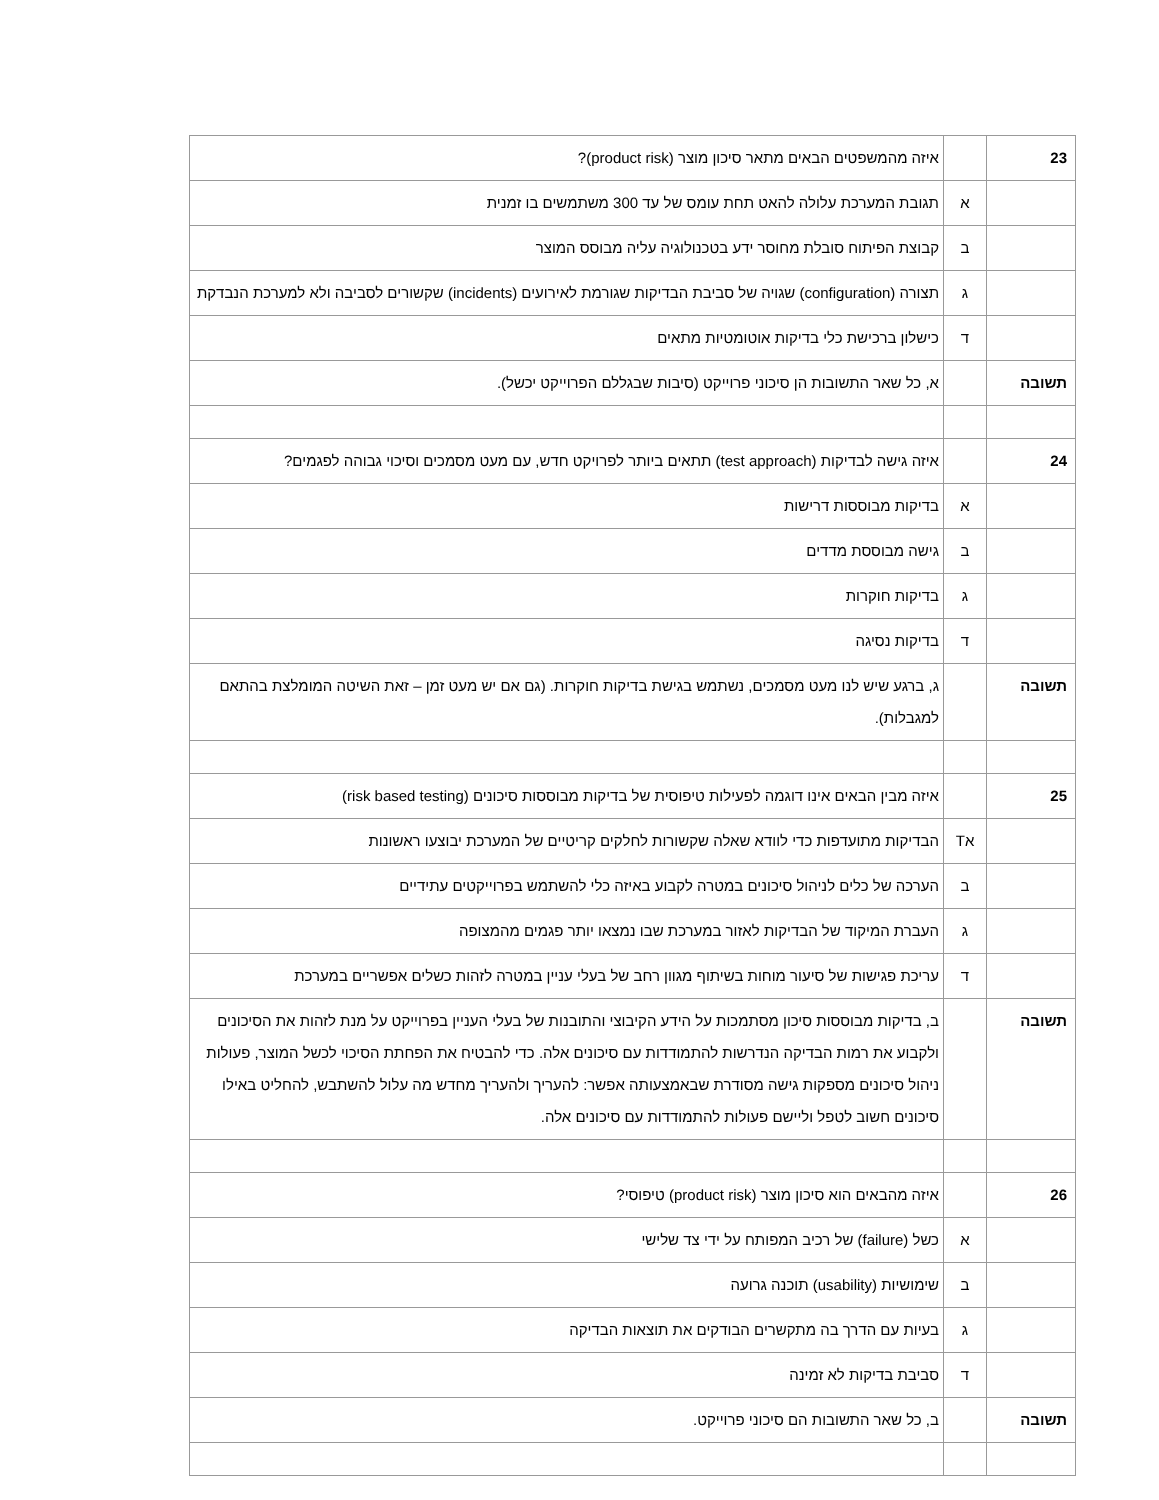| 23 | | איזה מהמשפטים הבאים מתאר סיכון מוצר (product risk)? |
| | א | תגובת המערכת עלולה להאט תחת עומס של עד 300 משתמשים בו זמנית |
| | ב | קבוצת הפיתוח סובלת מחוסר ידע בטכנולוגיה עליה מבוסס המוצר |
| | ג | תצורה (configuration) שגויה של סביבת הבדיקות שגורמת לאירועים (incidents) שקשורים לסביבה ולא למערכת הנבדקת |
| | ד | כישלון ברכישת כלי בדיקות אוטומטיות מתאים |
| תשובה | | א, כל שאר התשובות הן סיכוני פרוייקט (סיבות שבגללם הפרוייקט יכשל). |
| 24 | | איזה גישה לבדיקות (test approach) תתאים ביותר לפרויקט חדש, עם מעט מסמכים וסיכוי גבוהה לפגמים? |
| | א | בדיקות מבוססות דרישות |
| | ב | גישה מבוססת מדדים |
| | ג | בדיקות חוקרות |
| | ד | בדיקות נסיגה |
| תשובה | | ג, ברגע שיש לנו מעט מסמכים, נשתמש בגישת בדיקות חוקרות. (גם אם יש מעט זמן – זאת השיטה המומלצת בהתאם למגבלות). |
| 25 | | איזה מבין הבאים אינו דוגמה לפעילות טיפוסית של בדיקות מבוססות סיכונים (risk based testing) |
| | אT | הבדיקות מתועדפות כדי לוודא שאלה שקשורות לחלקים קריטיים של המערכת יבוצעו ראשונות |
| | ב | הערכה של כלים לניהול סיכונים במטרה לקבוע באיזה כלי להשתמש בפרוייקטים עתידיים |
| | ג | העברת המיקוד של הבדיקות לאזור במערכת שבו נמצאו יותר פגמים מהמצופה |
| | ד | עריכת פגישות של סיעור מוחות בשיתוף מגוון רחב של בעלי עניין במטרה לזהות כשלים אפשריים במערכת |
| תשובה | | ב, בדיקות מבוססות סיכון מסתמכות על הידע הקיבוצי והתובנות של בעלי העניין בפרוייקט על מנת לזהות את הסיכונים ולקבוע את רמות הבדיקה הנדרשות להתמודדות עם סיכונים אלה. כדי להבטיח את הפחתת הסיכוי לכשל המוצר, פעולות ניהול סיכונים מספקות גישה מסודרת שבאמצעותה אפשר: להעריך ולהעריך מחדש מה עלול להשתבש, להחליט באילו סיכונים חשוב לטפל וליישם פעולות להתמודדות עם סיכונים אלה. |
| 26 | | איזה מהבאים הוא סיכון מוצר (product risk) טיפוסי? |
| | א | כשל (failure) של רכיב המפותח על ידי צד שלישי |
| | ב | שימושיות (usability) תוכנה גרועה |
| | ג | בעיות עם הדרך בה מתקשרים הבודקים את תוצאות הבדיקה |
| | ד | סביבת בדיקות לא זמינה |
| תשובה | | ב, כל שאר התשובות הם סיכוני פרוייקט. |